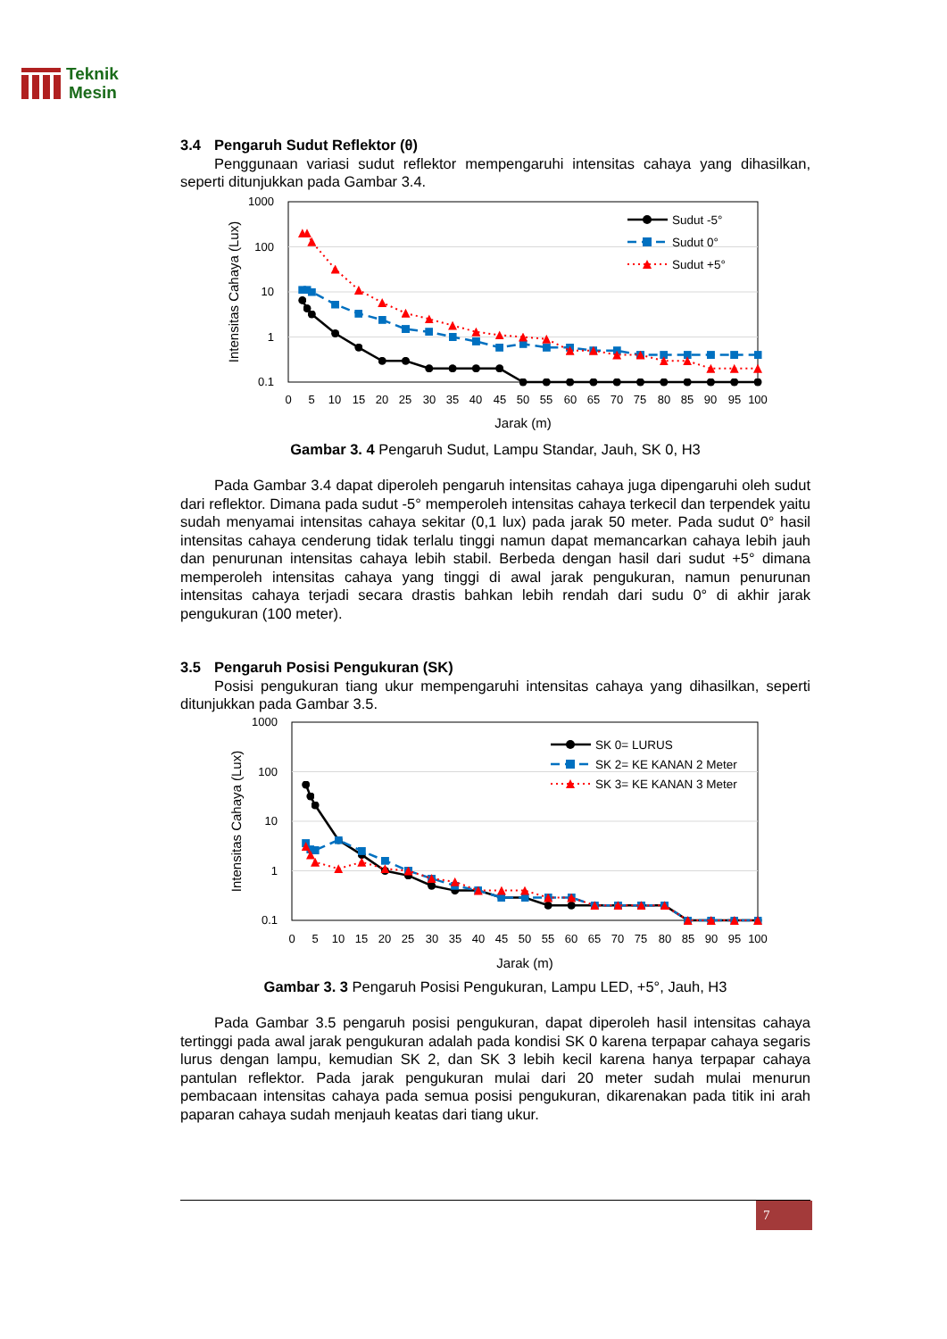Teknik
Mesin
3.4 Pengaruh Sudut Reflektor (θ)
Penggunaan variasi sudut reflektor mempengaruhi intensitas cahaya yang dihasilkan, seperti ditunjukkan pada Gambar 3.4.
1000
100
10
1
0.1
0
5
10
15
20
25
30
35
40
45
50
55
60
65
70
75
80
85
90
95
100
Jarak (m)
Intensitas Cahaya (Lux)
Sudut -5°
Sudut 0°
Sudut +5°
Gambar 3. 4 Pengaruh Sudut, Lampu Standar, Jauh, SK 0, H3
Pada Gambar 3.4 dapat diperoleh pengaruh intensitas cahaya juga dipengaruhi oleh sudut dari reflektor. Dimana pada sudut -5° memperoleh intensitas cahaya terkecil dan terpendek yaitu sudah menyamai intensitas cahaya sekitar (0,1 lux) pada jarak 50 meter. Pada sudut 0° hasil intensitas cahaya cenderung tidak terlalu tinggi namun dapat memancarkan cahaya lebih jauh dan penurunan intensitas cahaya lebih stabil. Berbeda dengan hasil dari sudut +5° dimana memperoleh intensitas cahaya yang tinggi di awal jarak pengukuran, namun penurunan intensitas cahaya terjadi secara drastis bahkan lebih rendah dari sudu 0° di akhir jarak pengukuran (100 meter).
3.5 Pengaruh Posisi Pengukuran (SK)
Posisi pengukuran tiang ukur mempengaruhi intensitas cahaya yang dihasilkan, seperti ditunjukkan pada Gambar 3.5.
1000
100
10
1
0.1
0
5
10
15
20
25
30
35
40
45
50
55
60
65
70
75
80
85
90
95
100
Jarak (m)
Intensitas Cahaya (Lux)
SK 0= LURUS
SK 2= KE KANAN 2 Meter
SK 3= KE KANAN 3 Meter
Gambar 3. 3 Pengaruh Posisi Pengukuran, Lampu LED, +5°, Jauh, H3
Pada Gambar 3.5 pengaruh posisi pengukuran, dapat diperoleh hasil intensitas cahaya tertinggi pada awal jarak pengukuran adalah pada kondisi SK 0 karena terpapar cahaya segaris lurus dengan lampu, kemudian SK 2, dan SK 3 lebih kecil karena hanya terpapar cahaya pantulan reflektor. Pada jarak pengukuran mulai dari 20 meter sudah mulai menurun pembacaan intensitas cahaya pada semua posisi pengukuran, dikarenakan pada titik ini arah paparan cahaya sudah menjauh keatas dari tiang ukur.
7